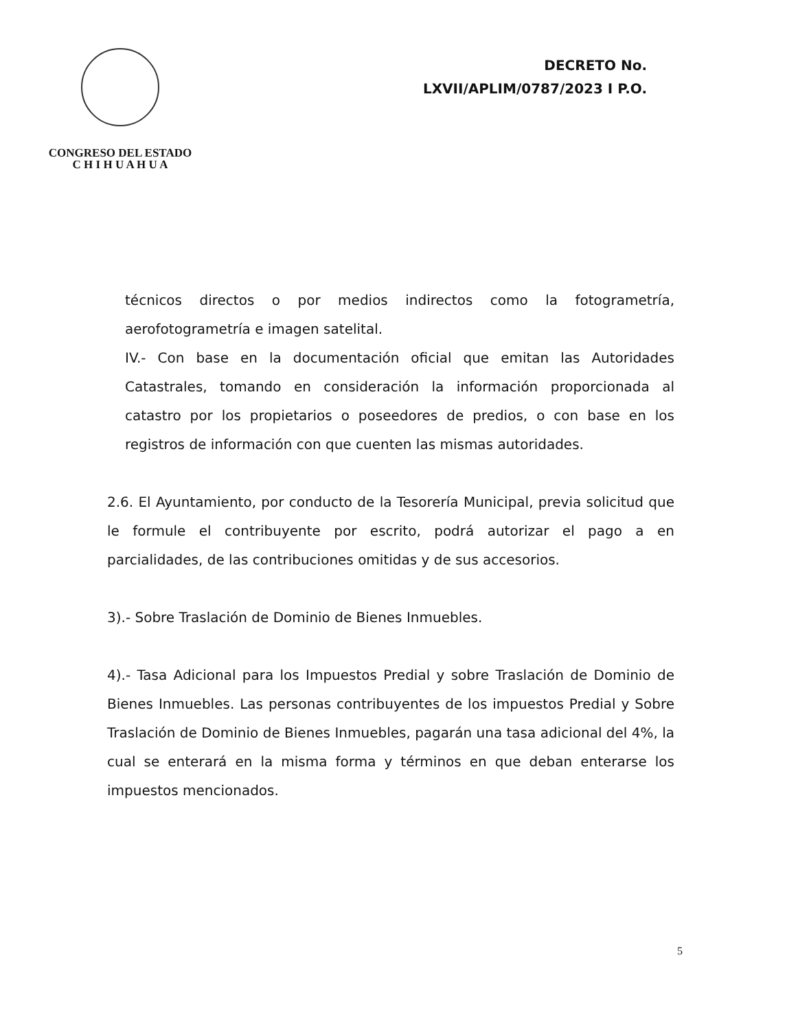CONGRESO DEL ESTADO
C H I H U A H U A
DECRETO No.
LXVII/APLIM/0787/2023 I P.O.
técnicos directos o por medios indirectos como la fotogrametría, aerofotogrametría e imagen satelital.
IV.- Con base en la documentación oficial que emitan las Autoridades Catastrales, tomando en consideración la información proporcionada al catastro por los propietarios o poseedores de predios, o con base en los registros de información con que cuenten las mismas autoridades.
2.6. El Ayuntamiento, por conducto de la Tesorería Municipal, previa solicitud que le formule el contribuyente por escrito, podrá autorizar el pago a en parcialidades, de las contribuciones omitidas y de sus accesorios.
3).- Sobre Traslación de Dominio de Bienes Inmuebles.
4).- Tasa Adicional para los Impuestos Predial y sobre Traslación de Dominio de Bienes Inmuebles. Las personas contribuyentes de los impuestos Predial y Sobre Traslación de Dominio de Bienes Inmuebles, pagarán una tasa adicional del 4%, la cual se enterará en la misma forma y términos en que deban enterarse los impuestos mencionados.
5